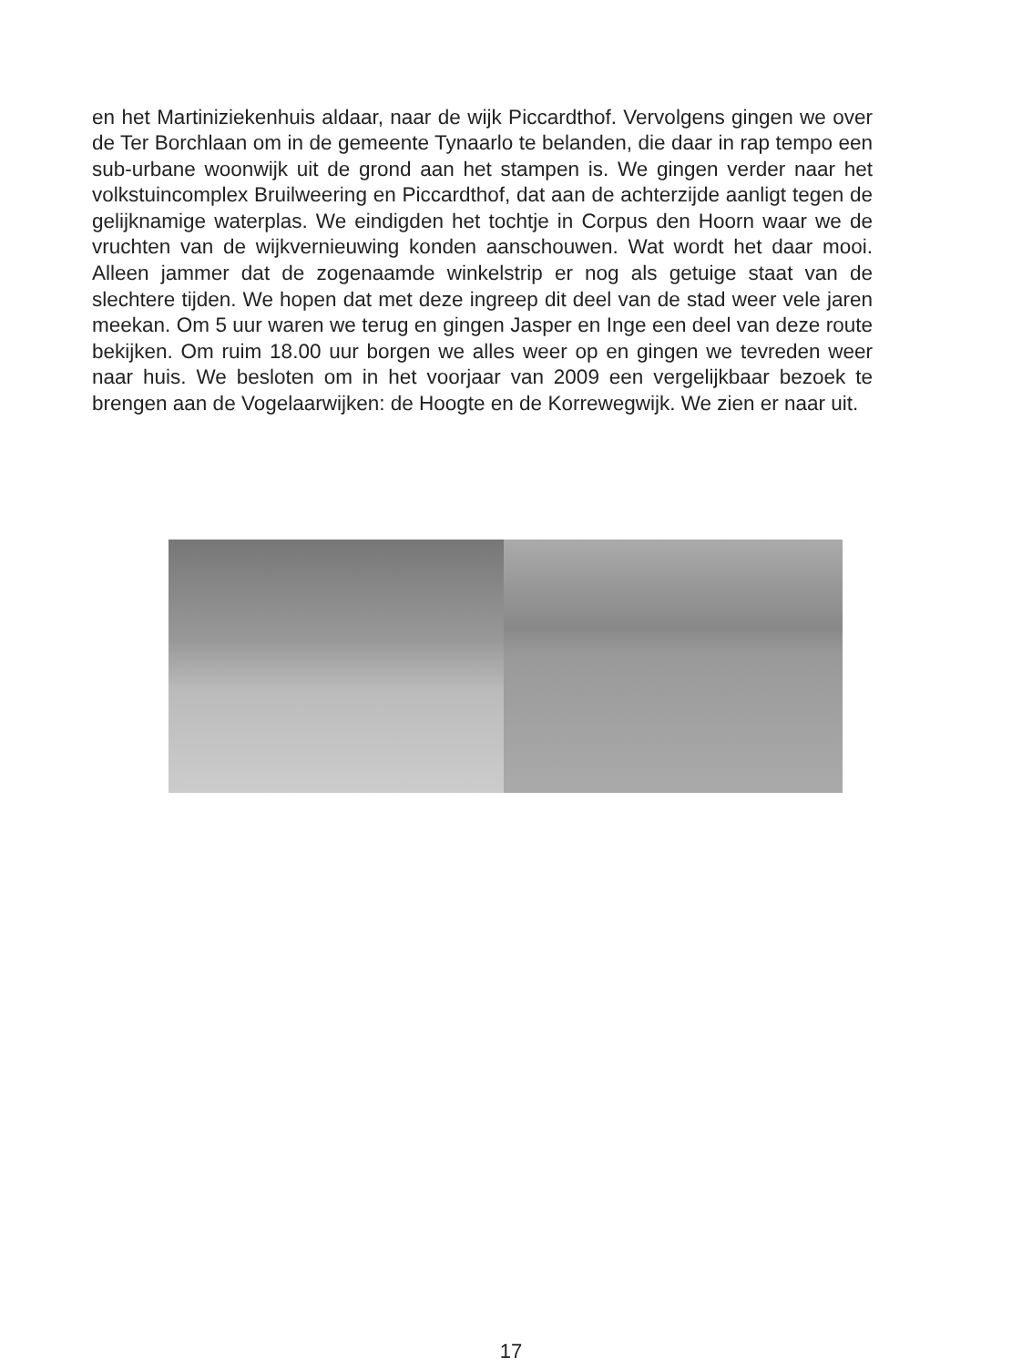en het Martiniziekenhuis aldaar, naar de wijk Piccardthof. Vervolgens gingen we over de Ter Borchlaan om in de gemeente Tynaarlo te belanden, die daar in rap tempo een sub-urbane woonwijk uit de grond aan het stampen is. We gingen verder naar het volkstuincomplex Bruilweering en Piccardthof, dat aan de achterzijde aanligt tegen de gelijknamige waterplas. We eindigden het tochtje in Corpus den Hoorn waar we de vruchten van de wijkvernieuwing konden aanschouwen. Wat wordt het daar mooi. Alleen jammer dat de zogenaamde winkelstrip er nog als getuige staat van de slechtere tijden. We hopen dat met deze ingreep dit deel van de stad weer vele jaren meekan. Om 5 uur waren we terug en gingen Jasper en Inge een deel van deze route bekijken. Om ruim 18.00 uur borgen we alles weer op en gingen we tevreden weer naar huis. We besloten om in het voorjaar van 2009 een vergelijkbaar bezoek te brengen aan de Vogelaarwijken: de Hoogte en de Korrewegwijk. We zien er naar uit.
17